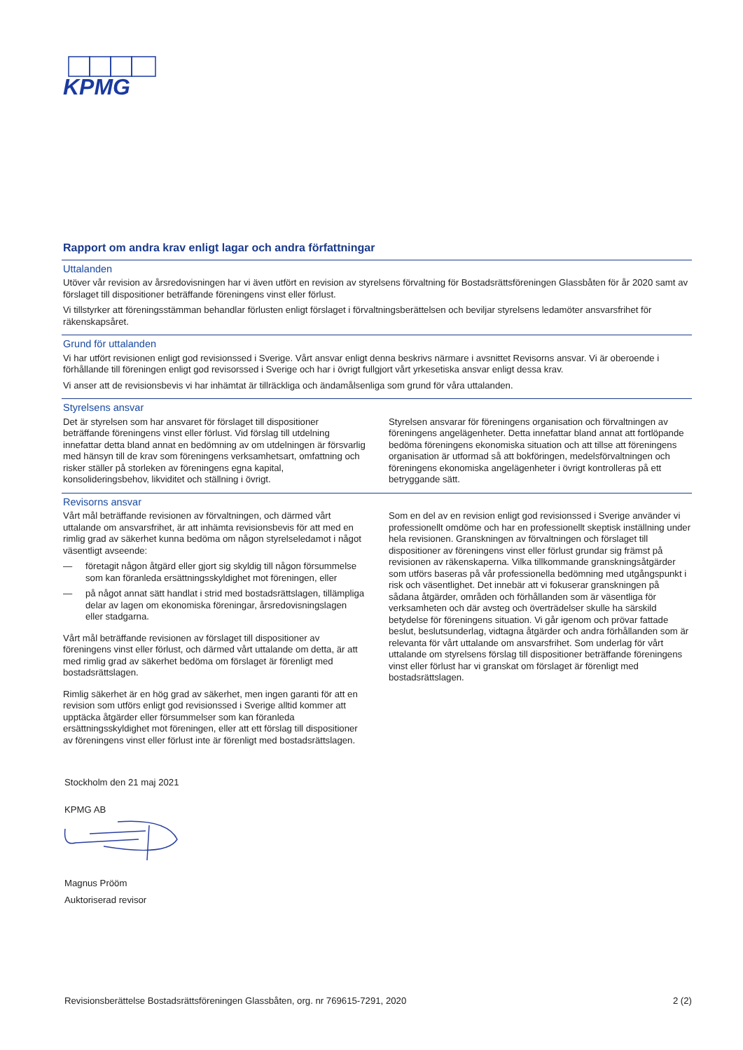KPMG
Rapport om andra krav enligt lagar och andra författningar
Uttalanden
Utöver vår revision av årsredovisningen har vi även utfört en revision av styrelsens förvaltning för Bostadsrättsföreningen Glassbåten för år 2020 samt av förslaget till dispositioner beträffande föreningens vinst eller förlust.
Vi tillstyrker att föreningsstämman behandlar förlusten enligt förslaget i förvaltningsberättelsen och beviljar styrelsens ledamöter ansvarsfrihet för räkenskapsåret.
Grund för uttalanden
Vi har utfört revisionen enligt god revisionssed i Sverige. Vårt ansvar enligt denna beskrivs närmare i avsnittet Revisorns ansvar. Vi är oberoende i förhållande till föreningen enligt god revisorssed i Sverige och har i övrigt fullgjort vårt yrkesetiska ansvar enligt dessa krav.
Vi anser att de revisionsbevis vi har inhämtat är tillräckliga och ändamålsenliga som grund för våra uttalanden.
Styrelsens ansvar
Det är styrelsen som har ansvaret för förslaget till dispositioner beträffande föreningens vinst eller förlust. Vid förslag till utdelning innefattar detta bland annat en bedömning av om utdelningen är försvarlig med hänsyn till de krav som föreningens verksamhetsart, omfattning och risker ställer på storleken av föreningens egna kapital, konsolideringsbehov, likviditet och ställning i övrigt.
Styrelsen ansvarar för föreningens organisation och förvaltningen av föreningens angelägenheter. Detta innefattar bland annat att fortlöpande bedöma föreningens ekonomiska situation och att tillse att föreningens organisation är utformad så att bokföringen, medelsförvaltningen och föreningens ekonomiska angelägenheter i övrigt kontrolleras på ett betryggande sätt.
Revisorns ansvar
Vårt mål beträffande revisionen av förvaltningen, och därmed vårt uttalande om ansvarsfrihet, är att inhämta revisionsbevis för att med en rimlig grad av säkerhet kunna bedöma om någon styrelseledamot i något väsentligt avseende:
— företagit någon åtgärd eller gjort sig skyldig till någon försummelse som kan föranleda ersättningsskyldighet mot föreningen, eller
— på något annat sätt handlat i strid med bostadsrättslagen, tillämpliga delar av lagen om ekonomiska föreningar, årsredovisningslagen eller stadgarna.
Vårt mål beträffande revisionen av förslaget till dispositioner av föreningens vinst eller förlust, och därmed vårt uttalande om detta, är att med rimlig grad av säkerhet bedöma om förslaget är förenligt med bostadsrättslagen.
Rimlig säkerhet är en hög grad av säkerhet, men ingen garanti för att en revision som utförs enligt god revisionssed i Sverige alltid kommer att upptäcka åtgärder eller försummelser som kan föranleda ersättningsskyldighet mot föreningen, eller att ett förslag till dispositioner av föreningens vinst eller förlust inte är förenligt med bostadsrättslagen.
Som en del av en revision enligt god revisionssed i Sverige använder vi professionellt omdöme och har en professionellt skeptisk inställning under hela revisionen. Granskningen av förvaltningen och förslaget till dispositioner av föreningens vinst eller förlust grundar sig främst på revisionen av räkenskaperna. Vilka tillkommande granskningsåtgärder som utförs baseras på vår professionella bedömning med utgångspunkt i risk och väsentlighet. Det innebär att vi fokuserar granskningen på sådana åtgärder, områden och förhållanden som är väsentliga för verksamheten och där avsteg och överträdelser skulle ha särskild betydelse för föreningens situation. Vi går igenom och prövar fattade beslut, beslutsunderlag, vidtagna åtgärder och andra förhållanden som är relevanta för vårt uttalande om ansvarsfrihet. Som underlag för vårt uttalande om styrelsens förslag till dispositioner beträffande föreningens vinst eller förlust har vi granskat om förslaget är förenligt med bostadsrättslagen.
Stockholm den 21 maj 2021
KPMG AB
Magnus Prööm
Auktoriserad revisor
Revisionsberättelse Bostadsrättsföreningen Glassbåten, org. nr 769615-7291, 2020 2 (2)